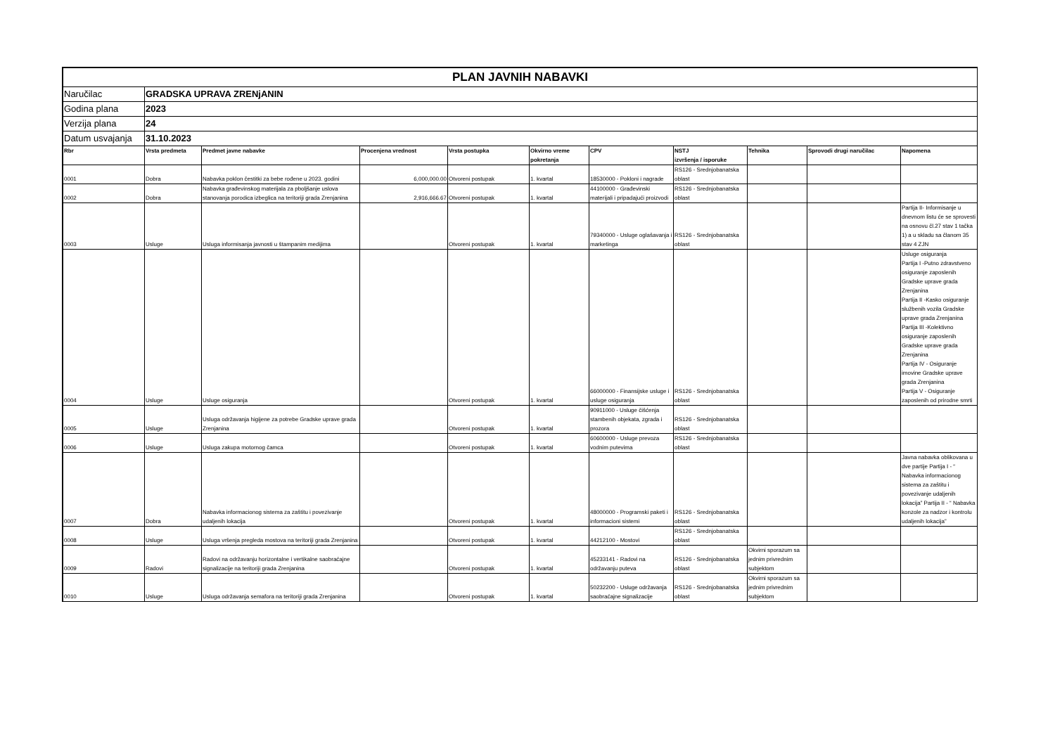| PLAN JAVNIH NABAVKI | | | | | | | | | | |
| Naručilac | GRADSKA UPRAVA ZRENjANIN | | | | | | | | | |
| Godina plana | 2023 | | | | | | | | | |
| Verzija plana | 24 | | | | | | | | | |
| Datum usvajanja | 31.10.2023 | | | | | | | | | |
| Rbr | Vrsta predmeta | Predmet javne nabavke | Procenjena vrednost | Vrsta postupka | Okvirno vreme pokretanja | CPV | NSTJ izvršenja / isporuke | Tehnika | Sprovodi drugi naručilac | Napomena |
| 0001 | Dobra | Nabavka poklon čestitki za bebe rođene u 2023. godini | 6,000,000.00 | Otvoreni postupak | 1. kvartal | 18530000 - Pokloni i nagrade | RS126 - Srednjobanatska oblast | | | |
| 0002 | Dobra | Nabavka građevinskog materijala za pboljšanje uslova stanovanja porodica izbeglica na teritoriji grada Zrenjanina | 2,916,666.67 | Otvoreni postupak | 1. kvartal | 44100000 - Građevinski materijali i pripadajući proizvodi | RS126 - Srednjobanatska oblast | | | |
| 0003 | Usluge | Usluga informisanja javnosti u štampanim medijima | | Otvoreni postupak | 1. kvartal | 79340000 - Usluge oglašavanja i marketinga | RS126 - Srednjobanatska oblast | | | Partija II- Informisanje u dnevnom listu će se sprovesti na osnovu čl.27 stav 1 tačka 1) a u skladu sa članom 35 stav 4 ZJN |
| 0004 | Usluge | Usluge osiguranja | | Otvoreni postupak | 1. kvartal | 66000000 - Finansijske usluge i usluge osiguranja | RS126 - Srednjobanatska oblast | | | Usluge osiguranja Partija I -Putno zdravstveno osiguranje zaposlenih Gradske uprave grada Zrenjanina Partija II -Kasko osiguranje službenih vozila Gradske uprave grada Zrenjanina Partija III -Kolektivno osiguranje zaposlenih Gradske uprave grada Zrenjanina Partija IV - Osiguranje imovine Gradske uprave grada Zrenjanina Partija V - Osiguranje zaposlenih od prirodne smrti |
| 0005 | Usluge | Usluga održavanja higijene za potrebe Gradske uprave grada Zrenjanina | | Otvoreni postupak | 1. kvartal | 90911000 - Usluge čišćenja stambenih objekata, zgrada i prozora | RS126 - Srednjobanatska oblast | | | |
| 0006 | Usluge | Usluga zakupa motornog čamca | | Otvoreni postupak | 1. kvartal | 60600000 - Usluge prevoza vodnim putevima | RS126 - Srednjobanatska oblast | | | |
| 0007 | Dobra | Nabavka informacionog sistema za zaštitu i povezivanje udaljenih lokacija | | Otvoreni postupak | 1. kvartal | 48000000 - Programski paketi i informacioni sistemi | RS126 - Srednjobanatska oblast | | | Javna nabavka oblikovana u dve partije Partija I - “ Nabavka informacionog sistema za zaštitu i povezivanje udaljenih lokacija” Partija II - “ Nabavka konzole za nadzor i kontrolu udaljenih lokacija” |
| 0008 | Usluge | Usluga vršenja pregleda mostova na teritoriji grada Zrenjanina | | Otvoreni postupak | 1. kvartal | 44212100 - Mostovi | RS126 - Srednjobanatska oblast | | | |
| 0009 | Radovi | Radovi na održavanju horizontalne i vertikalne saobraćajne signalizacije na teritoriji grada Zrenjanina | | Otvoreni postupak | 1. kvartal | 45233141 - Radovi na održavanju puteva | RS126 - Srednjobanatska oblast | Okvirni sporazum sa jednim privrednim subjektom | | |
| 0010 | Usluge | Usluga održavanja semafora na teritoriji grada Zrenjanina | | Otvoreni postupak | 1. kvartal | 50232200 - Usluge održavanja saobraćajne signalizacije | RS126 - Srednjobanatska oblast | Okvirni sporazum sa jednim privrednim subjektom | | |